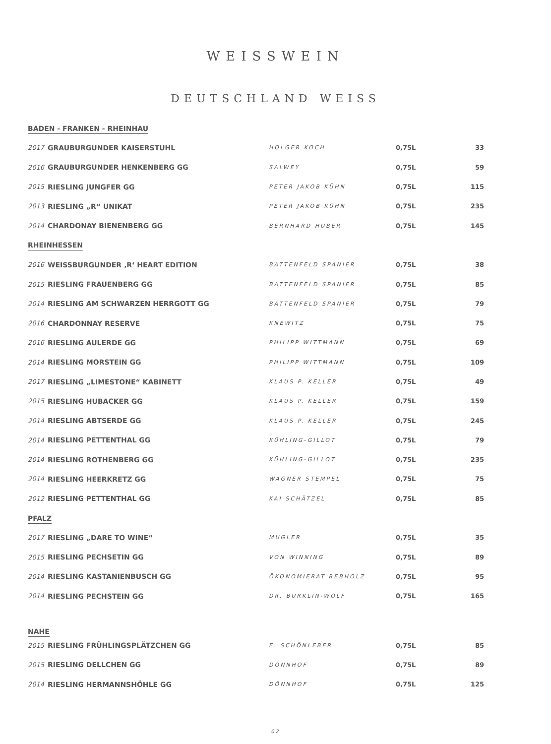WEISSWEIN
DEUTSCHLAND WEISS
| BADEN - FRANKEN - RHEINHAU | | | | |
| 2017 | GRAUBURGUNDER KAISERSTUHL | HOLGER KOCH | 0,75L | 33 |
| 2016 | GRAUBURGUNDER HENKENBERG GG | SALWEY | 0,75L | 59 |
| 2015 | RIESLING JUNGFER GG | PETER JAKOB KÜHN | 0,75L | 115 |
| 2013 | RIESLING „R“ UNIKAT | PETER JAKOB KÜHN | 0,75L | 235 |
| 2014 | CHARDONAY BIENENBERG GG | BERNHARD HUBER | 0,75L | 145 |
| RHEINHESSEN | | | | |
| 2016 | WEISSBURGUNDER ‚R‘ HEART EDITION | BATTENFELD SPANIER | 0,75L | 38 |
| 2015 | RIESLING FRAUENBERG GG | BATTENFELD SPANIER | 0,75L | 85 |
| 2014 | RIESLING AM SCHWARZEN HERRGOTT GG | BATTENFELD SPANIER | 0,75L | 79 |
| 2016 | CHARDONNAY RESERVE | KNEWITZ | 0,75L | 75 |
| 2016 | RIESLING AULERDE GG | PHILIPP WITTMANN | 0,75L | 69 |
| 2014 | RIESLING MORSTEIN GG | PHILIPP WITTMANN | 0,75L | 109 |
| 2017 | RIESLING „LIMESTONE“ KABINETT | KLAUS P. KELLER | 0,75L | 49 |
| 2015 | RIESLING HUBACKER GG | KLAUS P. KELLER | 0,75L | 159 |
| 2014 | RIESLING ABTSERDE GG | KLAUS P. KELLER | 0,75L | 245 |
| 2014 | RIESLING PETTENTHAL GG | KÜHLING-GILLOT | 0,75L | 79 |
| 2014 | RIESLING ROTHENBERG GG | KÜHLING-GILLOT | 0,75L | 235 |
| 2014 | RIESLING HEERKRETZ GG | WAGNER STEMPEL | 0,75L | 75 |
| 2012 | RIESLING PETTENTHAL GG | KAI SCHÄTZEL | 0,75L | 85 |
| PFALZ | | | | |
| 2017 | RIESLING „DARE TO WINE“ | MUGLER | 0,75L | 35 |
| 2015 | RIESLING PECHSETIN GG | VON WINNING | 0,75L | 89 |
| 2014 | RIESLING KASTANIENBUSCH GG | ÖKONOMIERAT REBHOLZ | 0,75L | 95 |
| 2014 | RIESLING PECHSTEIN GG | DR. BÜRKLIN-WOLF | 0,75L | 165 |
| NAHE | | | | |
| 2015 | RIESLING FRÜHLINGSPLÄTZCHEN GG | E. SCHÖNLEBER | 0,75L | 85 |
| 2015 | RIESLING DELLCHEN GG | DÖNNHOF | 0,75L | 89 |
| 2014 | RIESLING HERMANNSHÖHLE GG | DÖNNHOF | 0,75L | 125 |
02